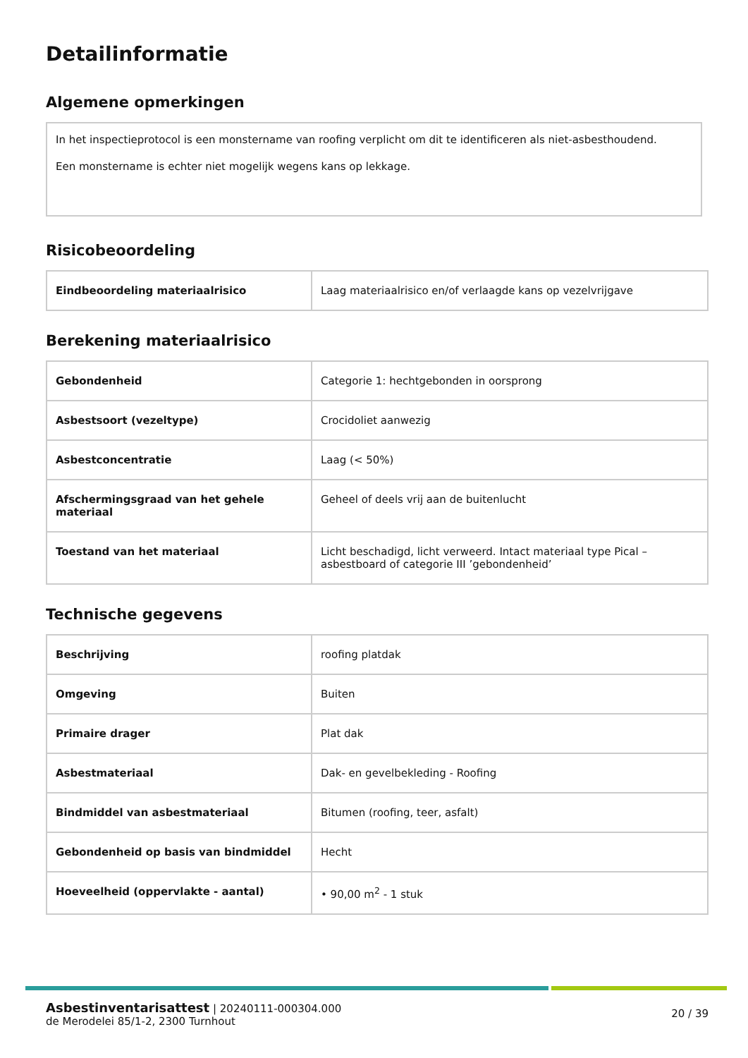Detailinformatie
Algemene opmerkingen
In het inspectieprotocol is een monstername van roofing verplicht om dit te identificeren als niet-asbesthoudend.
Een monstername is echter niet mogelijk wegens kans op lekkage.
Risicobeoordeling
| Eindbeoordeling materiaalrisico | Laag materiaalrisico en/of verlaagde kans op vezelvrijgave |
Berekening materiaalrisico
| Gebondenheid | Categorie 1: hechtgebonden in oorsprong |
| Asbestsoort (vezeltype) | Crocidoliet aanwezig |
| Asbestconcentratie | Laag (< 50%) |
| Afschermingsgraad van het gehele materiaal | Geheel of deels vrij aan de buitenlucht |
| Toestand van het materiaal | Licht beschadigd, licht verweerd. Intact materiaal type Pical – asbestboard of categorie III ’gebondenheid’ |
Technische gegevens
| Beschrijving | roofing platdak |
| Omgeving | Buiten |
| Primaire drager | Plat dak |
| Asbestmateriaal | Dak- en gevelbekleding - Roofing |
| Bindmiddel van asbestmateriaal | Bitumen (roofing, teer, asfalt) |
| Gebondenheid op basis van bindmiddel | Hecht |
| Hoeveelheid (oppervlakte - aantal) | • 90,00 m<sup>2</sup> - 1 stuk |
Asbestinventarisattest | 20240111-000304.000
de Merodelei 85/1-2, 2300 Turnhout
20 / 39